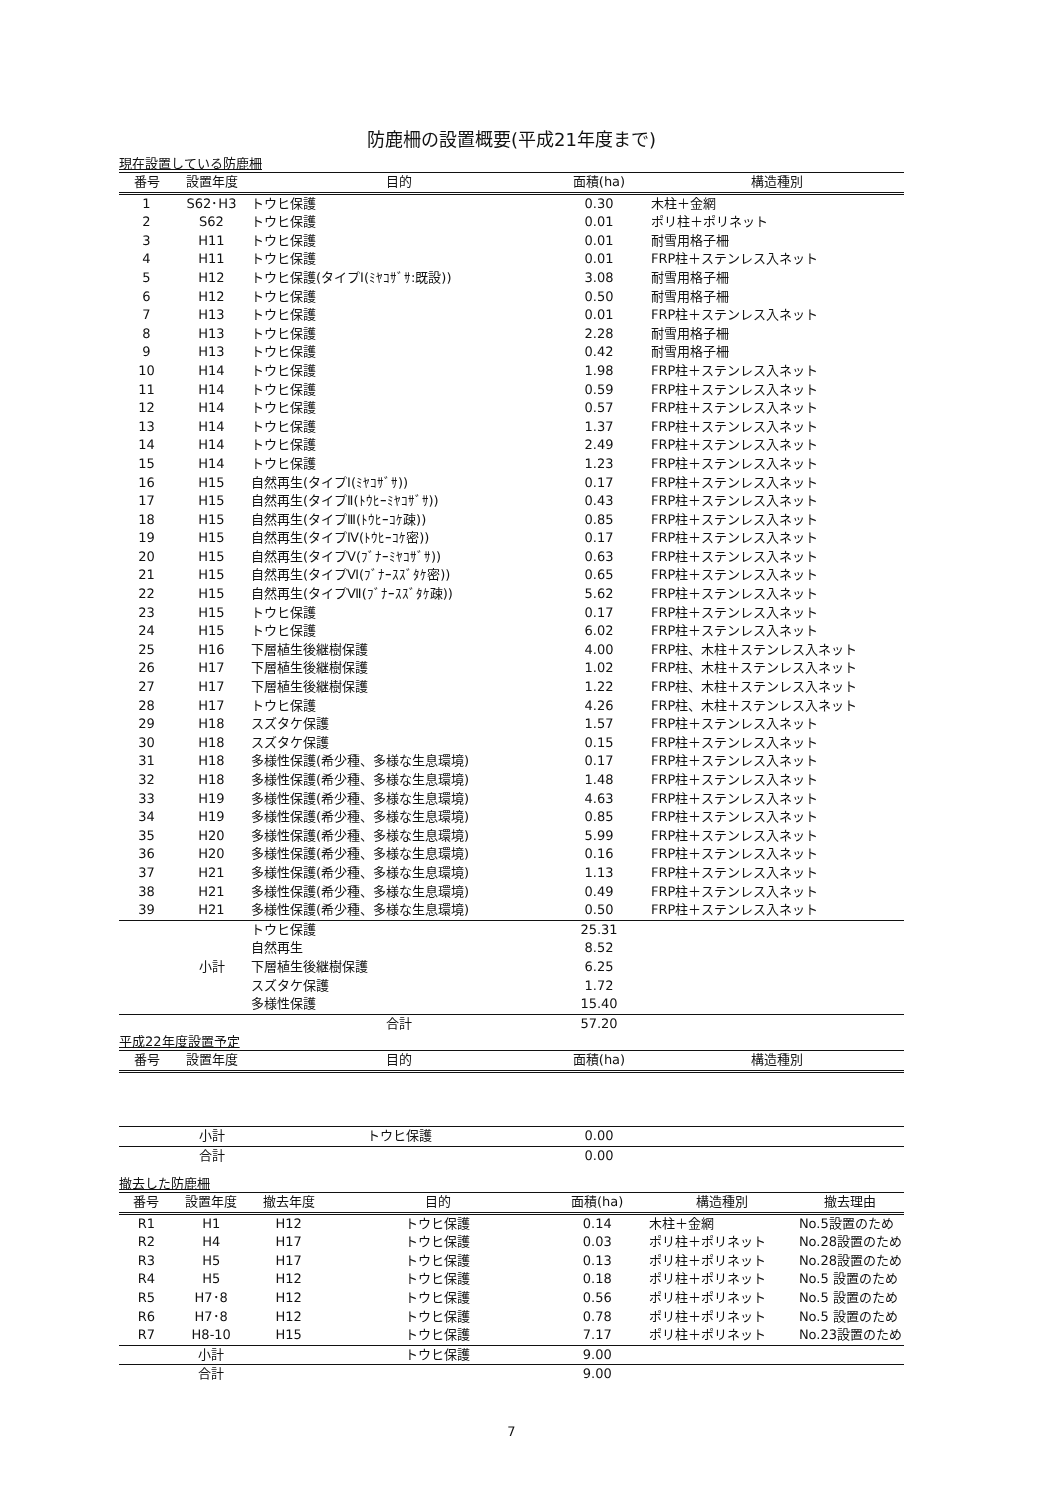防鹿柵の設置概要(平成21年度まで)
現在設置している防鹿柵
| 番号 | 設置年度 | 目的 | 面積(ha) | 構造種別 |
| --- | --- | --- | --- | --- |
| 1 | S62･H3 | トウヒ保護 | 0.30 | 木柱＋金網 |
| 2 | S62 | トウヒ保護 | 0.01 | ポリ柱＋ポリネット |
| 3 | H11 | トウヒ保護 | 0.01 | 耐雪用格子柵 |
| 4 | H11 | トウヒ保護 | 0.01 | FRP柱＋ステンレス入ネット |
| 5 | H12 | トウヒ保護(タイプⅠ(ﾐﾔｺｻﾞｻ:既設)) | 3.08 | 耐雪用格子柵 |
| 6 | H12 | トウヒ保護 | 0.50 | 耐雪用格子柵 |
| 7 | H13 | トウヒ保護 | 0.01 | FRP柱＋ステンレス入ネット |
| 8 | H13 | トウヒ保護 | 2.28 | 耐雪用格子柵 |
| 9 | H13 | トウヒ保護 | 0.42 | 耐雪用格子柵 |
| 10 | H14 | トウヒ保護 | 1.98 | FRP柱＋ステンレス入ネット |
| 11 | H14 | トウヒ保護 | 0.59 | FRP柱＋ステンレス入ネット |
| 12 | H14 | トウヒ保護 | 0.57 | FRP柱＋ステンレス入ネット |
| 13 | H14 | トウヒ保護 | 1.37 | FRP柱＋ステンレス入ネット |
| 14 | H14 | トウヒ保護 | 2.49 | FRP柱＋ステンレス入ネット |
| 15 | H14 | トウヒ保護 | 1.23 | FRP柱＋ステンレス入ネット |
| 16 | H15 | 自然再生(タイプⅠ(ﾐﾔｺｻﾞｻ)) | 0.17 | FRP柱＋ステンレス入ネット |
| 17 | H15 | 自然再生(タイプⅡ(ﾄｳﾋｰﾐﾔｺｻﾞｻ)) | 0.43 | FRP柱＋ステンレス入ネット |
| 18 | H15 | 自然再生(タイプⅢ(ﾄｳﾋｰｺｹ疎)) | 0.85 | FRP柱＋ステンレス入ネット |
| 19 | H15 | 自然再生(タイプⅣ(ﾄｳﾋｰｺｹ密)) | 0.17 | FRP柱＋ステンレス入ネット |
| 20 | H15 | 自然再生(タイプⅤ(ﾌﾞﾅｰﾐﾔｺｻﾞｻ)) | 0.63 | FRP柱＋ステンレス入ネット |
| 21 | H15 | 自然再生(タイプⅥ(ﾌﾞﾅｰｽｽﾞﾀｹ密)) | 0.65 | FRP柱＋ステンレス入ネット |
| 22 | H15 | 自然再生(タイプⅦ(ﾌﾞﾅｰｽｽﾞﾀｹ疎)) | 5.62 | FRP柱＋ステンレス入ネット |
| 23 | H15 | トウヒ保護 | 0.17 | FRP柱＋ステンレス入ネット |
| 24 | H15 | トウヒ保護 | 6.02 | FRP柱＋ステンレス入ネット |
| 25 | H16 | 下層植生後継樹保護 | 4.00 | FRP柱、木柱＋ステンレス入ネット |
| 26 | H17 | 下層植生後継樹保護 | 1.02 | FRP柱、木柱＋ステンレス入ネット |
| 27 | H17 | 下層植生後継樹保護 | 1.22 | FRP柱、木柱＋ステンレス入ネット |
| 28 | H17 | トウヒ保護 | 4.26 | FRP柱、木柱＋ステンレス入ネット |
| 29 | H18 | スズタケ保護 | 1.57 | FRP柱＋ステンレス入ネット |
| 30 | H18 | スズタケ保護 | 0.15 | FRP柱＋ステンレス入ネット |
| 31 | H18 | 多様性保護(希少種、多様な生息環境) | 0.17 | FRP柱＋ステンレス入ネット |
| 32 | H18 | 多様性保護(希少種、多様な生息環境) | 1.48 | FRP柱＋ステンレス入ネット |
| 33 | H19 | 多様性保護(希少種、多様な生息環境) | 4.63 | FRP柱＋ステンレス入ネット |
| 34 | H19 | 多様性保護(希少種、多様な生息環境) | 0.85 | FRP柱＋ステンレス入ネット |
| 35 | H20 | 多様性保護(希少種、多様な生息環境) | 5.99 | FRP柱＋ステンレス入ネット |
| 36 | H20 | 多様性保護(希少種、多様な生息環境) | 0.16 | FRP柱＋ステンレス入ネット |
| 37 | H21 | 多様性保護(希少種、多様な生息環境) | 1.13 | FRP柱＋ステンレス入ネット |
| 38 | H21 | 多様性保護(希少種、多様な生息環境) | 0.49 | FRP柱＋ステンレス入ネット |
| 39 | H21 | 多様性保護(希少種、多様な生息環境) | 0.50 | FRP柱＋ステンレス入ネット |
| | 小計 | トウヒ保護 | 25.31 | |
| | | 自然再生 | 8.52 | |
| | | 下層植生後継樹保護 | 6.25 | |
| | | スズタケ保護 | 1.72 | |
| | | 多様性保護 | 15.40 | |
| | | 合計 | 57.20 | |
平成22年度設置予定
| 番号 | 設置年度 | 目的 | 面積(ha) | 構造種別 |
| --- | --- | --- | --- | --- |
| | 小計 | トウヒ保護 | 0.00 | |
| | 合計 | | 0.00 | |
撤去した防鹿柵
| 番号 | 設置年度 | 撤去年度 | 目的 | 面積(ha) | 構造種別 | 撤去理由 |
| --- | --- | --- | --- | --- | --- | --- |
| R1 | H1 | H12 | トウヒ保護 | 0.14 | 木柱＋金網 | No.5設置のため |
| R2 | H4 | H17 | トウヒ保護 | 0.03 | ポリ柱＋ポリネット | No.28設置のため |
| R3 | H5 | H17 | トウヒ保護 | 0.13 | ポリ柱＋ポリネット | No.28設置のため |
| R4 | H5 | H12 | トウヒ保護 | 0.18 | ポリ柱＋ポリネット | No.5 設置のため |
| R5 | H7･8 | H12 | トウヒ保護 | 0.56 | ポリ柱＋ポリネット | No.5 設置のため |
| R6 | H7･8 | H12 | トウヒ保護 | 0.78 | ポリ柱＋ポリネット | No.5 設置のため |
| R7 | H8-10 | H15 | トウヒ保護 | 7.17 | ポリ柱＋ポリネット | No.23設置のため |
| | 小計 | | トウヒ保護 | 9.00 | | |
| | 合計 | | | 9.00 | | |
7